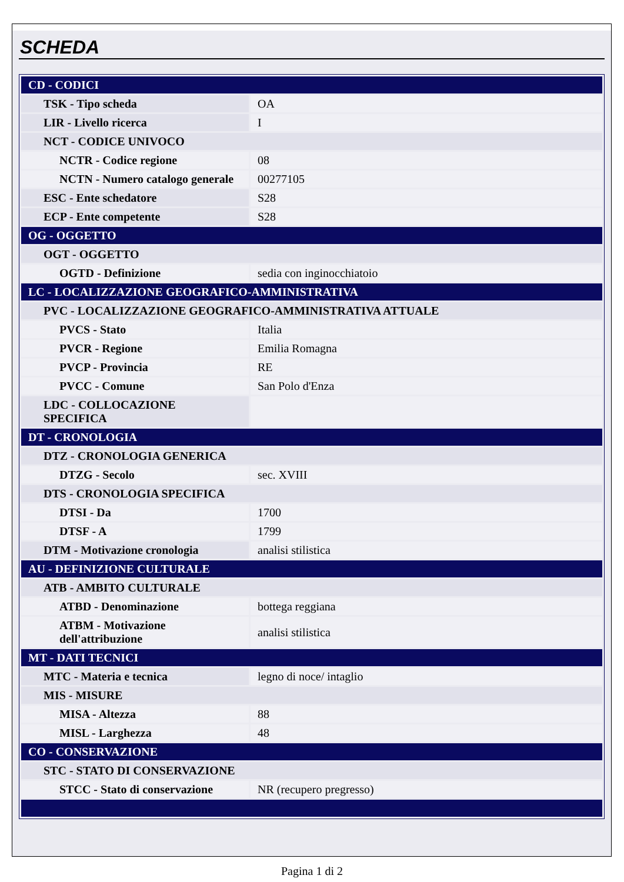SCHEDA
| CD - CODICI | |
| TSK - Tipo scheda | OA |
| LIR - Livello ricerca | I |
| NCT - CODICE UNIVOCO | |
| NCTR - Codice regione | 08 |
| NCTN - Numero catalogo generale | 00277105 |
| ESC - Ente schedatore | S28 |
| ECP - Ente competente | S28 |
| OG - OGGETTO | |
| OGT - OGGETTO | |
| OGTD - Definizione | sedia con inginocchiatoio |
| LC - LOCALIZZAZIONE GEOGRAFICO-AMMINISTRATIVA | |
| PVC - LOCALIZZAZIONE GEOGRAFICO-AMMINISTRATIVA ATTUALE | |
| PVCS - Stato | Italia |
| PVCR - Regione | Emilia Romagna |
| PVCP - Provincia | RE |
| PVCC - Comune | San Polo d'Enza |
| LDC - COLLOCAZIONE SPECIFICA | |
| DT - CRONOLOGIA | |
| DTZ - CRONOLOGIA GENERICA | |
| DTZG - Secolo | sec. XVIII |
| DTS - CRONOLOGIA SPECIFICA | |
| DTSI - Da | 1700 |
| DTSF - A | 1799 |
| DTM - Motivazione cronologia | analisi stilistica |
| AU - DEFINIZIONE CULTURALE | |
| ATB - AMBITO CULTURALE | |
| ATBD - Denominazione | bottega reggiana |
| ATBM - Motivazione dell'attribuzione | analisi stilistica |
| MT - DATI TECNICI | |
| MTC - Materia e tecnica | legno di noce/ intaglio |
| MIS - MISURE | |
| MISA - Altezza | 88 |
| MISL - Larghezza | 48 |
| CO - CONSERVAZIONE | |
| STC - STATO DI CONSERVAZIONE | |
| STCC - Stato di conservazione | NR (recupero pregresso) |
Pagina 1 di 2